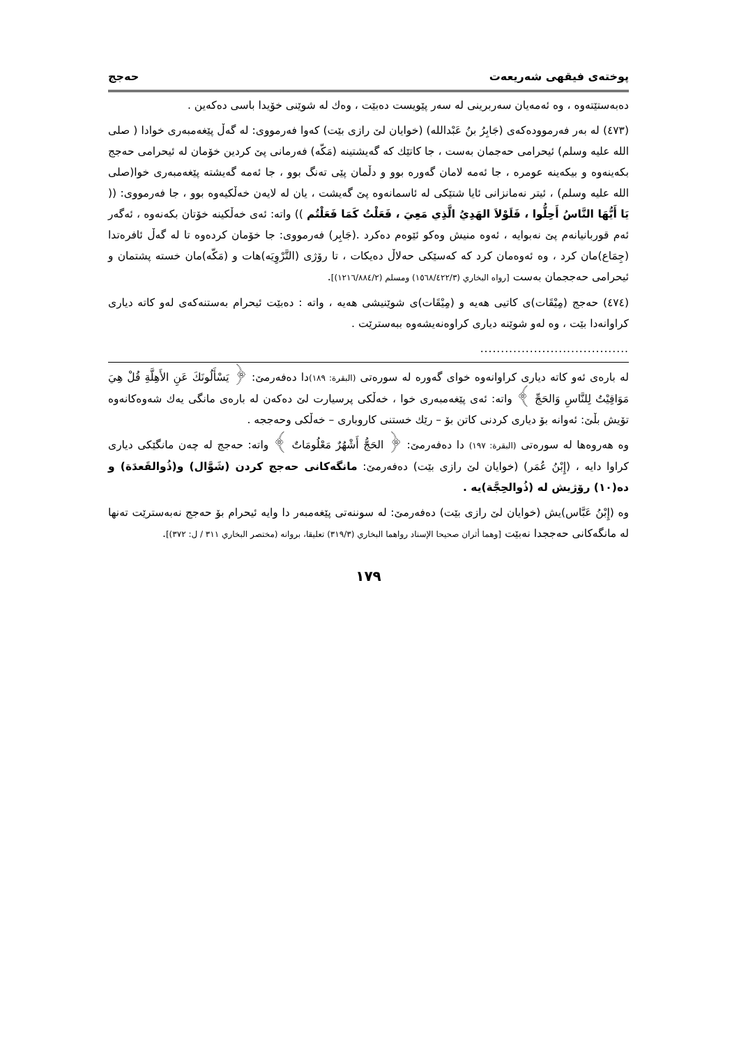پوختەی فیقهی شەریعەت حەجج
دەبەستێتەوە ، وە ئەمەیان سەربرینی لە سەر پێویست دەبێت ، وەك لە شوێنی خۆیدا باسی دەكەین .
(٤٧٣) لە بەر فەرموودەكەی (جَابِرُ بنُ عَبْدالله) (خوایان لێ رازی بێت) كەوا فەرمووی: لە گەڵ پێغەمبەری خوادا ( صلى الله عليه وسلم) ئیحرامی حەجمان بەست ، جا كاتێك كە گەیشتینە (مَكّه) فەرمانی پێ كردین خۆمان لە ئیحرامی حەجج بكەینەوە و بیكەینە عومرە ، جا ئەمە لامان گەورە بوو و دڵمان پێی تەنگ بوو ، جا ئەمە گەیشتە پێغەمبەری خوا(صلى الله عليه وسلم) ، ئیتر نەمانزانی ئایا شتێكی لە ئاسمانەوە پێ گەیشت ، یان لە لایەن خەڵكیەوە بوو ، جا فەرمووی: (( يَا أَيُّهَا النَّاسُ أَحِلُّوا ، فَلَوْلاَ الهَدِيُ الَّذِي مَعِيَ ، فَعَلْتُ كَمَا فَعَلْتُم )) واتە: ئەی خەڵكینە خۆتان بكەنەوە ، ئەگەر ئەم قوربانیانەم پێ نەبوایە ، ئەوە منیش وەكو ئێوەم دەكرد .(جَابِر) فەرمووی: جا خۆمان كردەوە تا لە گەڵ ئافرەتدا (جِمَاع)مان كرد ، وە ئەوەمان كرد كە كەسێكی حەلاڵ دەیكات ، تا رۆژی (التَّرْوِيَه)هات و (مَكّه)مان خستە پشتمان و ئیحرامی حەججمان بەست [رواه البخاري (١٥٦٨/٤٢٢/٣) ومسلم (١٢١٦/٨٨٤/٢)].
(٤٧٤) حەجج (مِيْقَات)ی كاتیی هەیە و (مِيْقَات)ی شوێنیشی هەیە ، واتە : دەبێت ئیحرام بەستنەكەی لەو كاتە دیاری كراوانەدا بێت ، وە لەو شوێنە دیاری كراوەنەیشەوە ببەسترێت .
....................................
لە بارەی ئەو كاتە دیاری كراوانەوە خوای گەورە لە سورەتی (البقرة: ١٨٩) دا دەفەرمێ: ﴿ يَسْأَلُونَكَ عَنِ الأَهِلَّةِ قُلْ هِيَ مَوَاقِيْتُ لِلنَّاسِ وَالحَجِّ ﴾ واتە: ئەی پێغەمبەری خوا ، خەڵكی پرسیارت لێ دەكەن لە بارەی مانگی یەك شەوەكانەوە تۆیش بڵێ: ئەوانە بۆ دیاری كردنی كاتن بۆ – رێك خستنی كاروباری – خەڵكی وحەججە .
وە هەروەها لە سورەتی (البقرة: ١٩٧) دا دەفەرمێ: ﴿ الحَجُّ أَشْهُرٌ مَعْلُومَاتٌ ﴾ واتە: حەجج لە چەن مانگێكی دیاری كراوا دایە ، (إِبْنُ عُمَر) (خوایان لێ رازی بێت) دەفەرمێ: مانگەكانی حەجج كردن (شَوَّال) و(ذُوالقَعدَة) و دە(١٠) رۆژیش لە (ذُوالحِجَّة)یە .
وە (إِبْنُ عَبَّاس)یش (خوایان لێ رازی بێت) دەفەرمێ: لە سوننەتی پێغەمبەر دا وایە ئیحرام بۆ حەجج نەبەسترێت تەنها لە مانگەكانی حەججدا نەبێت [وهما أثران صحيحا الإسناد رواهما البخاري (٣١٩/٣) تعليقا، بروانە (مختصر البخاري ٣١١ / ل: ٣٧٢)].
١٧٩